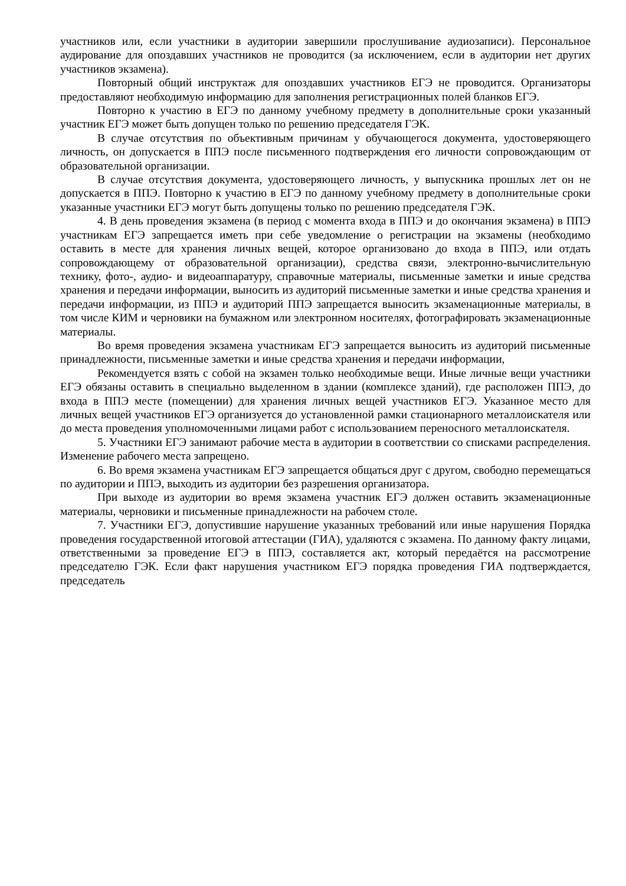участников или, если участники в аудитории завершили прослушивание аудиозаписи). Персональное аудирование для опоздавших участников не проводится (за исключением, если в аудитории нет других участников экзамена).
Повторный общий инструктаж для опоздавших участников ЕГЭ не проводится. Организаторы предоставляют необходимую информацию для заполнения регистрационных полей бланков ЕГЭ.
Повторно к участию в ЕГЭ по данному учебному предмету в дополнительные сроки указанный участник ЕГЭ может быть допущен только по решению председателя ГЭК.
В случае отсутствия по объективным причинам у обучающегося документа, удостоверяющего личность, он допускается в ППЭ после письменного подтверждения его личности сопровождающим от образовательной организации.
В случае отсутствия документа, удостоверяющего личность, у выпускника прошлых лет он не допускается в ППЭ. Повторно к участию в ЕГЭ по данному учебному предмету в дополнительные сроки указанные участники ЕГЭ могут быть допущены только по решению председателя ГЭК.
4. В день проведения экзамена (в период с момента входа в ППЭ и до окончания экзамена) в ППЭ участникам ЕГЭ запрещается иметь при себе уведомление о регистрации на экзамены (необходимо оставить в месте для хранения личных вещей, которое организовано до входа в ППЭ, или отдать сопровождающему от образовательной организации), средства связи, электронно-вычислительную технику, фото-, аудио- и видеоаппаратуру, справочные материалы, письменные заметки и иные средства хранения и передачи информации, выносить из аудиторий письменные заметки и иные средства хранения и передачи информации, из ППЭ и аудиторий ППЭ запрещается выносить экзаменационные материалы, в том числе КИМ и черновики на бумажном или электронном носителях, фотографировать экзаменационные материалы.
Во время проведения экзамена участникам ЕГЭ запрещается выносить из аудиторий письменные принадлежности, письменные заметки и иные средства хранения и передачи информации,
Рекомендуется взять с собой на экзамен только необходимые вещи. Иные личные вещи участники ЕГЭ обязаны оставить в специально выделенном в здании (комплексе зданий), где расположен ППЭ, до входа в ППЭ месте (помещении) для хранения личных вещей участников ЕГЭ. Указанное место для личных вещей участников ЕГЭ организуется до установленной рамки стационарного металлоискателя или до места проведения уполномоченными лицами работ с использованием переносного металлоискателя.
5. Участники ЕГЭ занимают рабочие места в аудитории в соответствии со списками распределения. Изменение рабочего места запрещено.
6. Во время экзамена участникам ЕГЭ запрещается общаться друг с другом, свободно перемещаться по аудитории и ППЭ, выходить из аудитории без разрешения организатора.
При выходе из аудитории во время экзамена участник ЕГЭ должен оставить экзаменационные материалы, черновики и письменные принадлежности на рабочем столе.
7. Участники ЕГЭ, допустившие нарушение указанных требований или иные нарушения Порядка проведения государственной итоговой аттестации (ГИА), удаляются с экзамена. По данному факту лицами, ответственными за проведение ЕГЭ в ППЭ, составляется акт, который передаётся на рассмотрение председателю ГЭК. Если факт нарушения участником ЕГЭ порядка проведения ГИА подтверждается, председатель